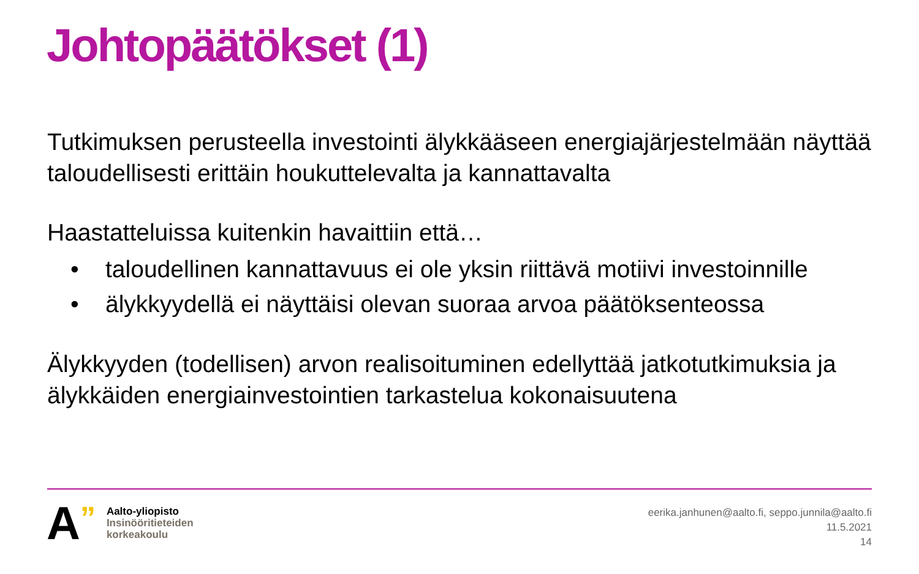Johtopäätökset (1)
Tutkimuksen perusteella investointi älykkääseen energiajärjestelmään näyttää taloudellisesti erittäin houkuttelevalta ja kannattavalta
Haastatteluissa kuitenkin havaittiin että…
• taloudellinen kannattavuus ei ole yksin riittävä motiivi investoinnille
• älykkyydellä ei näyttäisi olevan suoraa arvoa päätöksenteossa
Älykkyyden (todellisen) arvon realisoituminen edellyttää jatkotutkimuksia ja älykkäiden energiainvestointien tarkastelua kokonaisuutena
A
”
Aalto-yliopisto
Insinööritieteiden
korkeakoulu
eerika.janhunen@aalto.fi, seppo.junnila@aalto.fi
11.5.2021
14